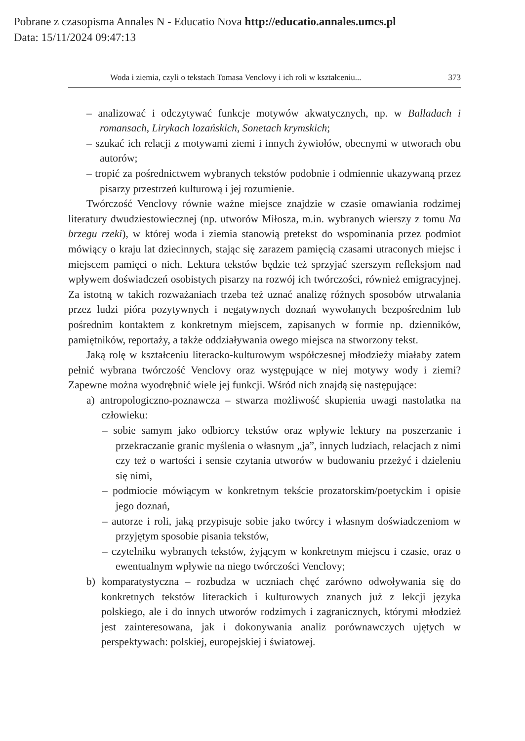Pobrane z czasopisma Annales N - Educatio Nova http://educatio.annales.umcs.pl
Data: 15/11/2024 09:47:13
Woda i ziemia, czyli o tekstach Tomasa Venclovy i ich roli w kształceniu... 373
– analizować i odczytywać funkcje motywów akwatycznych, np. w Balladach i romansach, Lirykach lozańskich, Sonetach krymskich;
– szukać ich relacji z motywami ziemi i innych żywiołów, obecnymi w utworach obu autorów;
– tropić za pośrednictwem wybranych tekstów podobnie i odmiennie ukazywaną przez pisarzy przestrzeń kulturową i jej rozumienie.
Twórczość Venclovy równie ważne miejsce znajdzie w czasie omawiania rodzimej literatury dwudziestowiecznej (np. utworów Miłosza, m.in. wybranych wierszy z tomu Na brzegu rzeki), w której woda i ziemia stanowią pretekst do wspominania przez podmiot mówiący o kraju lat dziecinnych, stając się zarazem pamięcią czasami utraconych miejsc i miejscem pamięci o nich. Lektura tekstów będzie też sprzyjać szerszym refleksjom nad wpływem doświadczeń osobistych pisarzy na rozwój ich twórczości, również emigracyjnej. Za istotną w takich rozważaniach trzeba też uznać analizę różnych sposobów utrwalania przez ludzi pióra pozytywnych i negatywnych doznań wywołanych bezpośrednim lub pośrednim kontaktem z konkretnym miejscem, zapisanych w formie np. dzienników, pamiętników, reportaży, a także oddziaływania owego miejsca na stworzony tekst.
Jaką rolę w kształceniu literacko-kulturowym współczesnej młodzieży miałaby zatem pełnić wybrana twórczość Venclovy oraz występujące w niej motywy wody i ziemi? Zapewne można wyodrębnić wiele jej funkcji. Wśród nich znajdą się następujące:
a) antropologiczno-poznawcza – stwarza możliwość skupienia uwagi nastolatka na człowieku:
– sobie samym jako odbiorcy tekstów oraz wpływie lektury na poszerzanie i przekraczanie granic myślenia o własnym „ja”, innych ludziach, relacjach z nimi czy też o wartości i sensie czytania utworów w budowaniu przeżyć i dzieleniu się nimi,
– podmiocie mówiącym w konkretnym tekście prozatorskim/poetyckim i opisie jego doznań,
– autorze i roli, jaką przypisuje sobie jako twórcy i własnym doświadczeniom w przyjętym sposobie pisania tekstów,
– czytelniku wybranych tekstów, żyjącym w konkretnym miejscu i czasie, oraz o ewentualnym wpływie na niego twórczości Venclovy;
b) komparatystyczna – rozbudza w uczniach chęć zarówno odwoływania się do konkretnych tekstów literackich i kulturowych znanych już z lekcji języka polskiego, ale i do innych utworów rodzimych i zagranicznych, którymi młodzież jest zainteresowana, jak i dokonywania analiz porównawczych ujętych w perspektywach: polskiej, europejskiej i światowej.